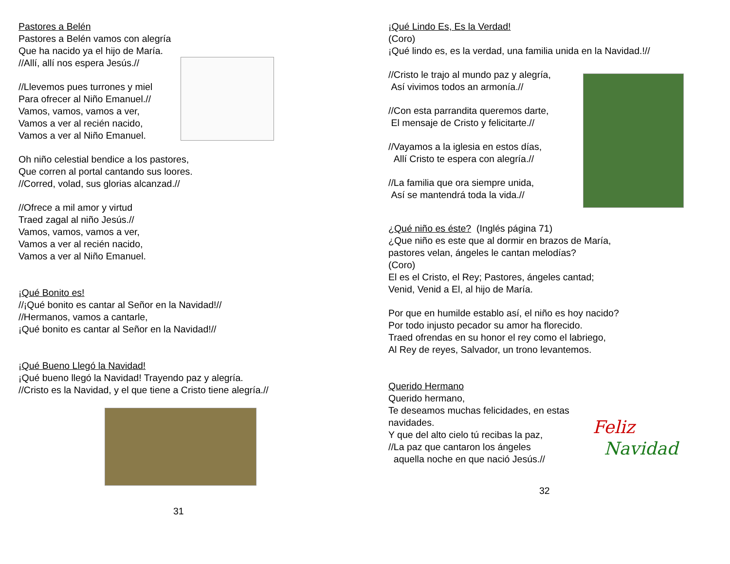Pastores a Belén
Pastores a Belén vamos con alegría
Que ha nacido ya el hijo de María.
//Allí, allí nos espera Jesús.//
//Llevemos pues turrones y miel
Para ofrecer al Niño Emanuel.//
Vamos, vamos, vamos a ver,
Vamos a ver al recién nacido,
Vamos a ver al Niño Emanuel.
Oh niño celestial bendice a los pastores,
Que corren al portal cantando sus loores.
//Corred, volad, sus glorias alcanzad.//
//Ofrece a mil amor y virtud
Traed zagal al niño Jesús.//
Vamos, vamos, vamos a ver,
Vamos a ver al recién nacido,
Vamos a ver al Niño Emanuel.
¡Qué Bonito es!
//¡Qué bonito es cantar al Señor en la Navidad!//
//Hermanos, vamos a cantarle,
¡Qué bonito es cantar al Señor en la Navidad!//
¡Qué Bueno Llegó la Navidad!
¡Qué bueno llegó la Navidad! Trayendo paz y alegría.
//Cristo es la Navidad, y el que tiene a Cristo tiene alegría.//
31
¡Qué Lindo Es, Es la Verdad!
(Coro)
¡Qué lindo es, es la verdad, una familia unida en la Navidad.!//
//Cristo le trajo al mundo paz y alegría,
Así vivimos todos an armonía.//
//Con esta parrandita queremos darte,
El mensaje de Cristo y felicitarte.//
//Vayamos a la iglesia en estos días,
Allí Cristo te espera con alegría.//
//La familia que ora siempre unida,
Así se mantendrá toda la vida.//
¿Qué niño es éste? (Inglés página 71)
¿Que niño es este que al dormir en brazos de María,
pastores velan, ángeles le cantan melodías?
(Coro)
El es el Cristo, el Rey; Pastores, ángeles cantad;
Venid, Venid a El, al hijo de María.
Por que en humilde establo así, el niño es hoy nacido?
Por todo injusto pecador su amor ha florecido.
Traed ofrendas en su honor el rey como el labriego,
Al Rey de reyes, Salvador, un trono levantemos.
Querido Hermano
Querido hermano,
Te deseamos muchas felicidades, en estas navidades.
Y que del alto cielo tú recibas la paz,
//La paz que cantaron los ángeles
aquella noche en que nació Jesús.//
Feliz
Navidad
32